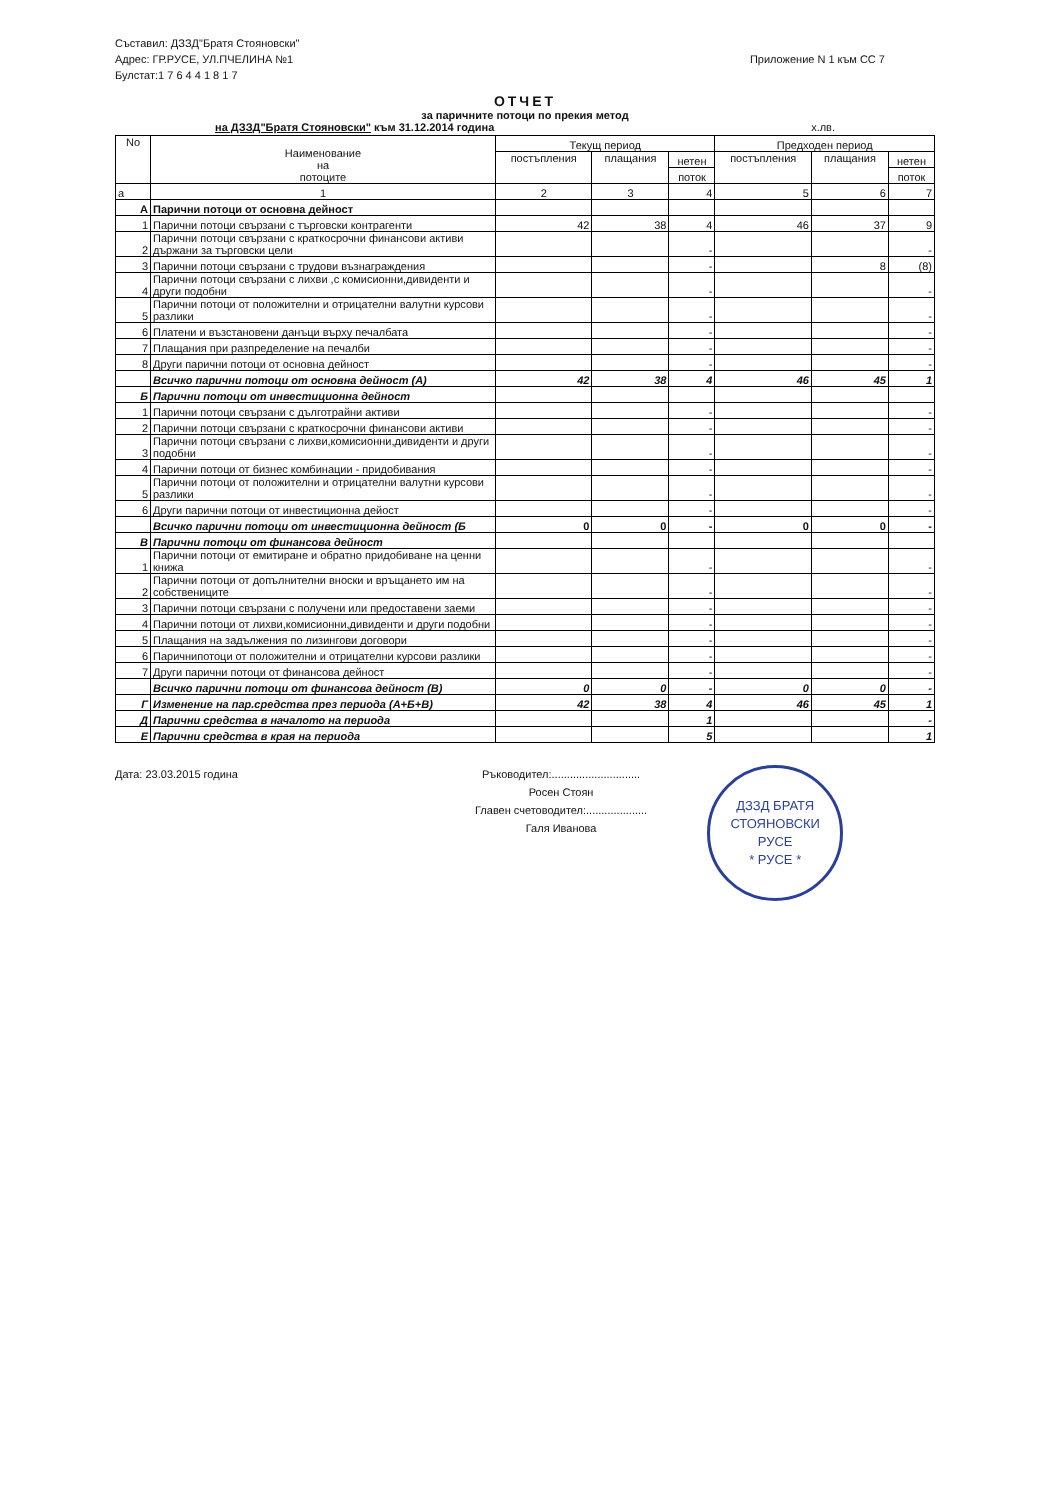Съставил: ДЗЗД"Братя Стояновски"
Адрес: ГР.РУСЕ, УЛ.ПЧЕЛИНА №1
Булстат:1 7 6 4 4 1 8 1 7
Приложение N 1 към СС 7
ОТЧЕТ
за паричните потоци по прекия метод
на ДЗЗД"Братя Стояновски" към 31.12.2014 година х.лв.
| No | Наименование на потоците | Текущ период | | | Предходен период | | |
| --- | --- | --- | --- | --- | --- | --- | --- |
| | | постъпления | плащания | нетен | постъпления | плащания | нетен |
| | | | | поток | | | поток |
| а | 1 | 2 | 3 | 4 | 5 | 6 | 7 |
| А | Парични потоци от основна дейност | | | | | | |
| 1 | Парични потоци свързани с търговски контрагенти | 42 | 38 | 4 | 46 | 37 | 9 |
| 2 | Парични потоци свързани с краткосрочни финансови активи държани за търговски цели | | | - | | | - |
| 3 | Парични потоци свързани с трудови възнаграждения | | | - | | 8 | (8) |
| 4 | Парични потоци свързани с лихви ,с комисионни,дивиденти и други подобни | | | - | | | - |
| 5 | Парични потоци от положителни и отрицателни валутни курсови разлики | | | - | | | - |
| 6 | Платени и възстановени данъци върху печалбата | | | - | | | - |
| 7 | Плащания при разпределение на печалби | | | - | | | - |
| 8 | Други парични потоци от основна дейност | | | - | | | - |
| | Всичко парични потоци от основна дейност (А) | 42 | 38 | 4 | 46 | 45 | 1 |
| Б | Парични потоци от инвестиционна дейност | | | | | | |
| 1 | Парични потоци свързани с дълготрайни активи | | | - | | | - |
| 2 | Парични потоци свързани с краткосрочни финансови активи | | | - | | | - |
| 3 | Парични потоци свързани с лихви,комисионни,дивиденти и други подобни | | | - | | | - |
| 4 | Парични потоци от бизнес комбинации - придобивания | | | - | | | - |
| 5 | Парични потоци от положителни и отрицателни валутни курсови разлики | | | - | | | - |
| 6 | Други парични потоци от инвестиционна дейост | | | - | | | - |
| | Всичко парични потоци от инвестиционна дейност (Б | 0 | 0 | - | 0 | 0 | - |
| В | Парични потоци от финансова дейност | | | | | | |
| 1 | Парични потоци от емитиране и обратно придобиване на ценни книжа | | | - | | | - |
| 2 | Парични потоци от допълнителни вноски и връщането им на собствениците | | | - | | | - |
| 3 | Парични потоци свързани с получени или предоставени заеми | | | - | | | - |
| 4 | Парични потоци от лихви,комисионни,дивиденти и други подобни | | | - | | | - |
| 5 | Плащания на задължения по лизингови договори | | | - | | | - |
| 6 | Паричнипотоци от положителни и отрицателни курсови разлики | | | - | | | - |
| 7 | Други парични потоци от финансова дейност | | | - | | | - |
| | Всичко парични потоци от финансова дейност (В) | 0 | 0 | - | 0 | 0 | - |
| Г | Изменение на пар.средства през периода (А+Б+В) | 42 | 38 | 4 | 46 | 45 | 1 |
| Д | Парични средства в началото на периода | | | 1 | | | - |
| Е | Парични средства в края на периода | | | 5 | | | 1 |
Дата: 23.03.2015 година Ръководител:.............................
Росен Стоян
Главен счетоводител:....................
Галя Иванова
ДЗЗД БРАТЯ СТОЯНОВСКИ
РУСЕ
* РУСЕ *